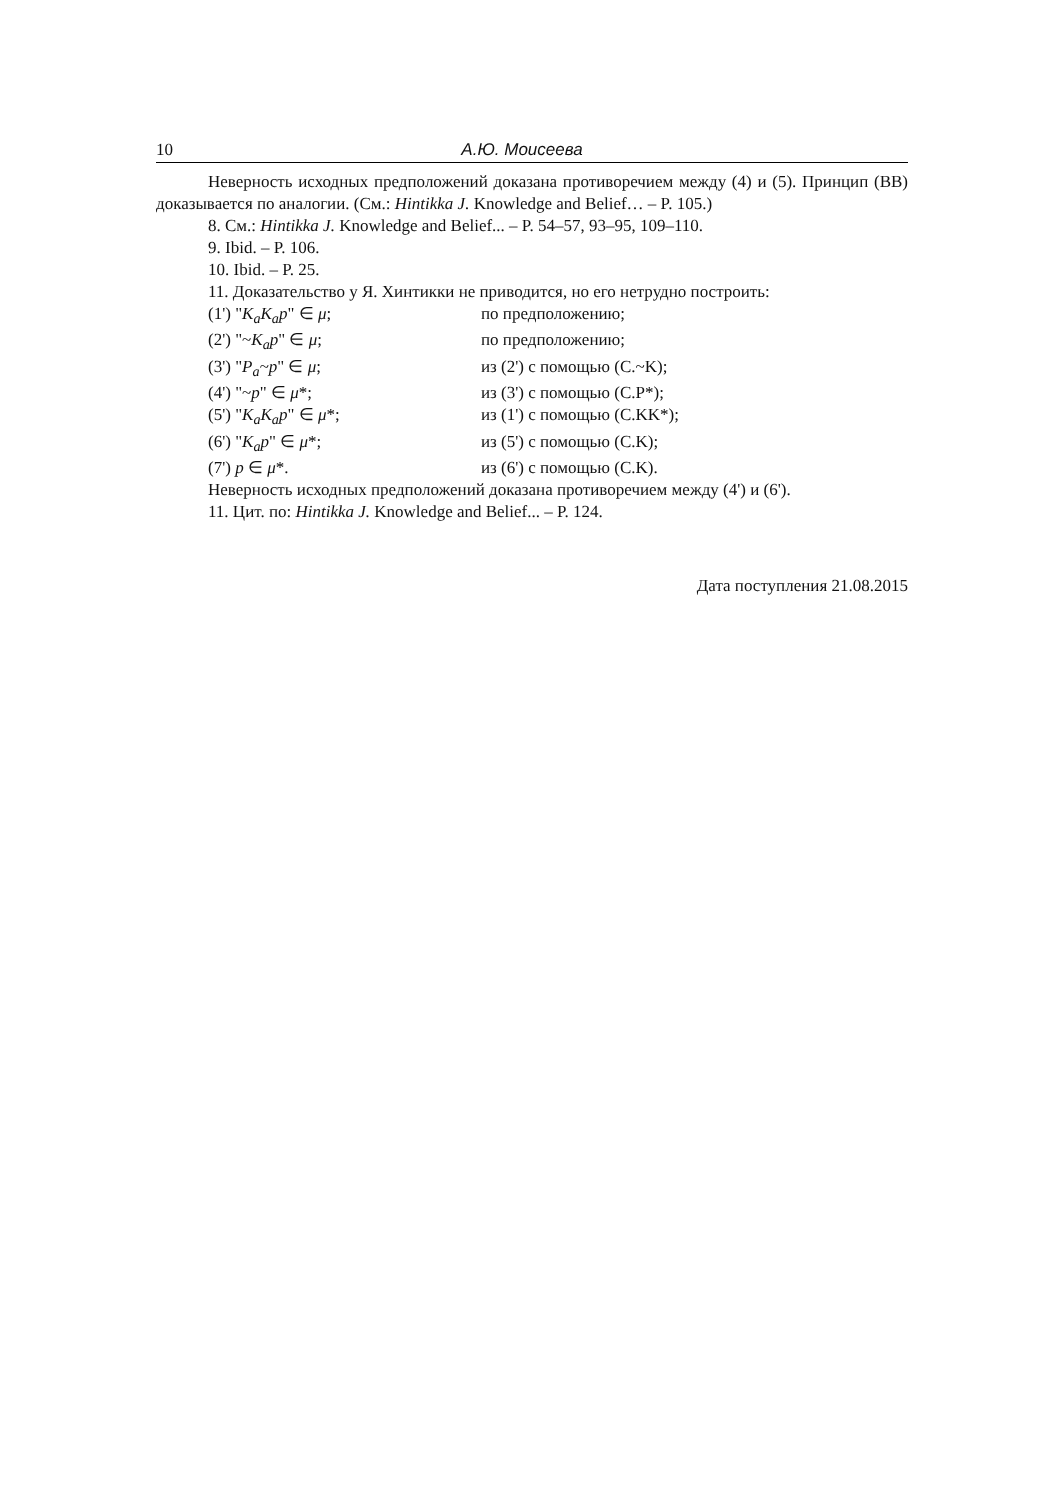10 А.Ю. Моисеева
Неверность исходных предположений доказана противоречием между (4) и (5). Принцип (BB) доказывается по аналогии. (См.: Hintikka J. Knowledge and Belief… – P. 105.)
8. См.: Hintikka J. Knowledge and Belief... – P. 54–57, 93–95, 109–110.
9. Ibid. – P. 106.
10. Ibid. – P. 25.
11. Доказательство у Я. Хинтикки не приводится, но его нетрудно построить:
(1') "K<sub>a</sub>K<sub>a</sub>p" ∈ μ; по предположению;
(2') "~K<sub>a</sub>p" ∈ μ; по предположению;
(3') "P<sub>a</sub>~p" ∈ μ; из (2') с помощью (C.~K);
(4') "~p" ∈ μ*; из (3') с помощью (C.P*);
(5') "K<sub>a</sub>K<sub>a</sub>p" ∈ μ*; из (1') с помощью (C.KK*);
(6') "K<sub>a</sub>p" ∈ μ*; из (5') с помощью (C.K);
(7') p ∈ μ*. из (6') с помощью (C.K).
Неверность исходных предположений доказана противоречием между (4') и (6').
11. Цит. по: Hintikka J. Knowledge and Belief... – P. 124.
Дата поступления 21.08.2015